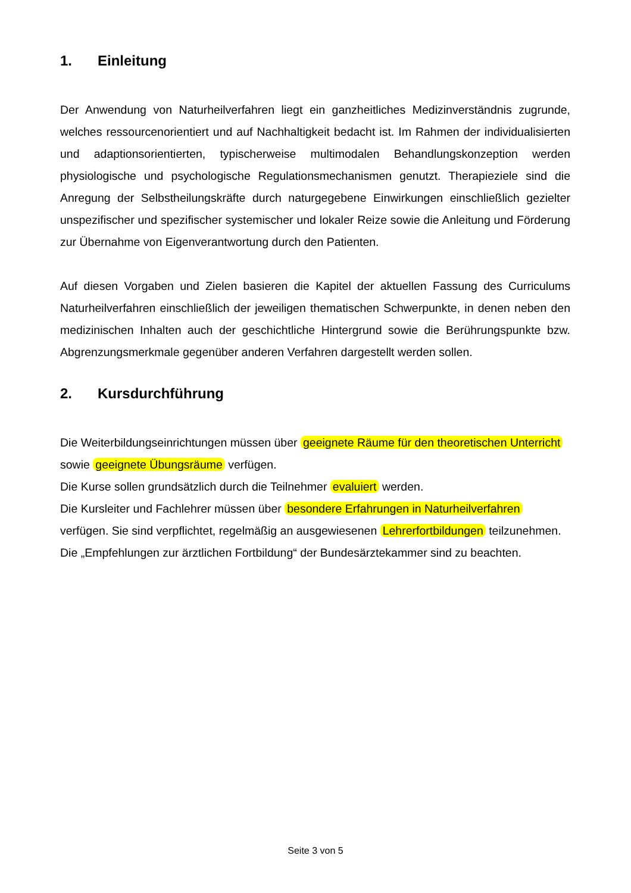1. Einleitung
Der Anwendung von Naturheilverfahren liegt ein ganzheitliches Medizinverständnis zugrunde, welches ressourcenorientiert und auf Nachhaltigkeit bedacht ist. Im Rahmen der individualisierten und adaptionsorientierten, typischerweise multimodalen Behandlungskonzeption werden physiologische und psychologische Regulationsmechanismen genutzt. Therapieziele sind die Anregung der Selbstheilungskräfte durch naturgegebene Einwirkungen einschließlich gezielter unspezifischer und spezifischer systemischer und lokaler Reize sowie die Anleitung und Förderung zur Übernahme von Eigenverantwortung durch den Patienten.
Auf diesen Vorgaben und Zielen basieren die Kapitel der aktuellen Fassung des Curriculums Naturheilverfahren einschließlich der jeweiligen thematischen Schwerpunkte, in denen neben den medizinischen Inhalten auch der geschichtliche Hintergrund sowie die Berührungspunkte bzw. Abgrenzungsmerkmale gegenüber anderen Verfahren dargestellt werden sollen.
2. Kursdurchführung
Die Weiterbildungseinrichtungen müssen über geeignete Räume für den theoretischen Unterricht sowie geeignete Übungsräume verfügen.
Die Kurse sollen grundsätzlich durch die Teilnehmer evaluiert werden.
Die Kursleiter und Fachlehrer müssen über besondere Erfahrungen in Naturheilverfahren verfügen. Sie sind verpflichtet, regelmäßig an ausgewiesenen Lehrerfortbildungen teilzunehmen.
Die „Empfehlungen zur ärztlichen Fortbildung“ der Bundesärztekammer sind zu beachten.
Seite 3 von 5